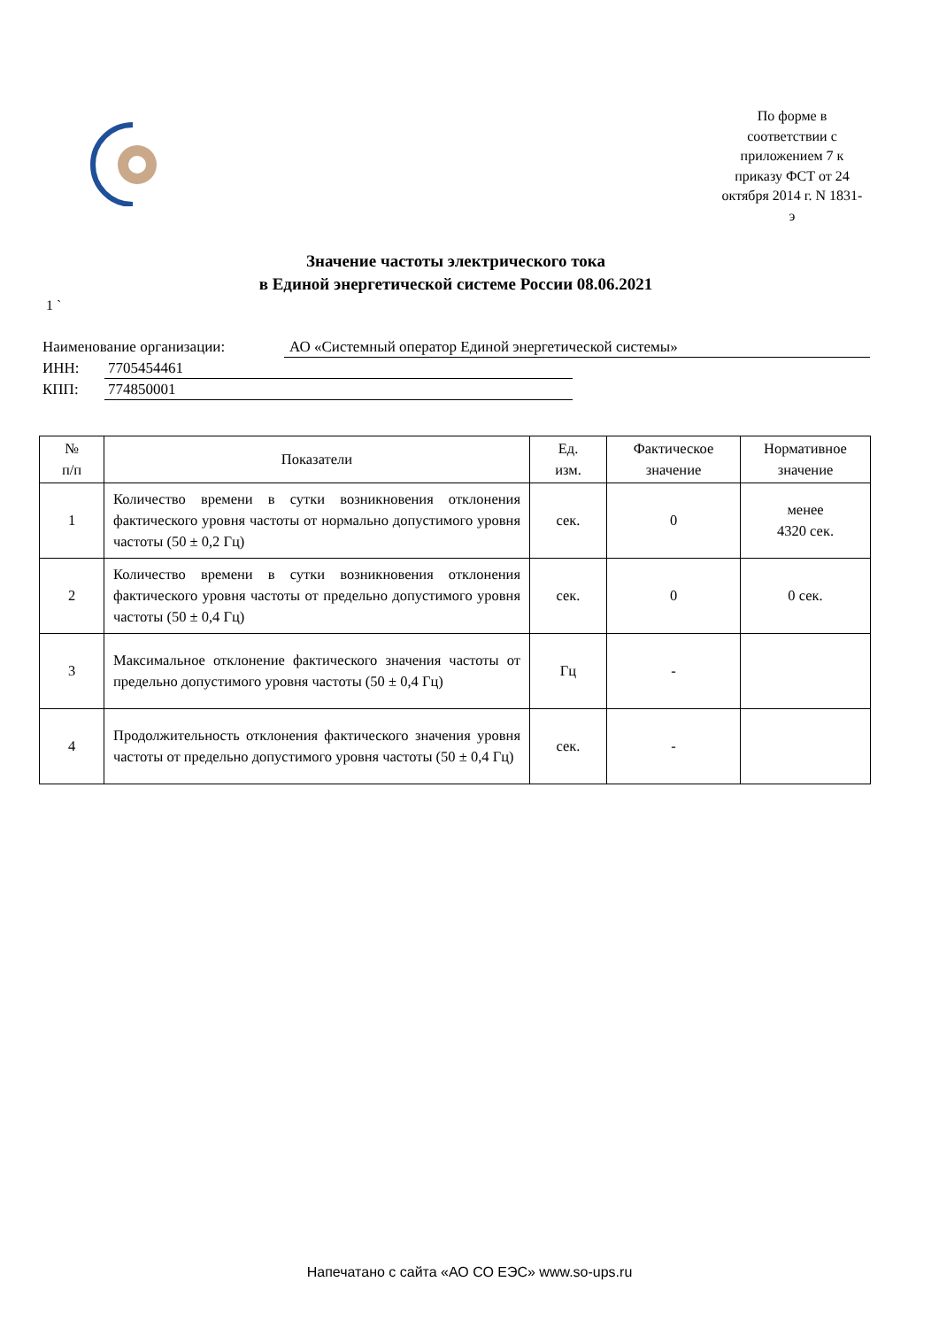По форме в соответствии с приложением 7 к приказу ФСТ от 24 октября 2014 г. N 1831-э
Значение частоты электрического тока
в Единой энергетической системе России 08.06.2021
1 `
Наименование организации: АО «Системный оператор Единой энергетической системы»
ИНН: 7705454461
КПП: 774850001
| № п/п | Показатели | Ед. изм. | Фактическое значение | Нормативное значение |
| --- | --- | --- | --- | --- |
| 1 | Количество времени в сутки возникновения отклонения фактического уровня частоты от нормально допустимого уровня частоты (50 ± 0,2 Гц) | сек. | 0 | менее 4320 сек. |
| 2 | Количество времени в сутки возникновения отклонения фактического уровня частоты от предельно допустимого уровня частоты (50 ± 0,4 Гц) | сек. | 0 | 0 сек. |
| 3 | Максимальное отклонение фактического значения частоты от предельно допустимого уровня частоты (50 ± 0,4 Гц) | Гц | - | |
| 4 | Продолжительность отклонения фактического значения уровня частоты от предельно допустимого уровня частоты (50 ± 0,4 Гц) | сек. | - | |
Напечатано с сайта «АО СО ЕЭС» www.so-ups.ru